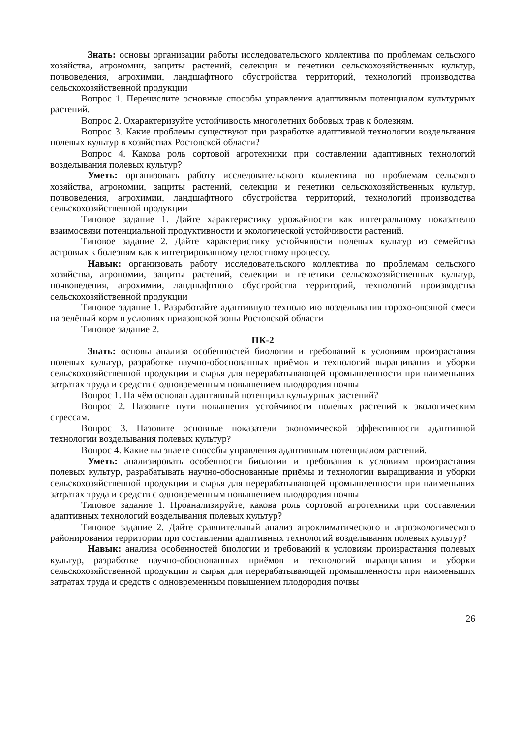Знать: основы организации работы исследовательского коллектива по проблемам сельского хозяйства, агрономии, защиты растений, селекции и генетики сельскохозяйственных культур, почвоведения, агрохимии, ландшафтного обустройства территорий, технологий производства сельскохозяйственной продукции
Вопрос 1. Перечислите основные способы управления адаптивным потенциалом культурных растений.
Вопрос 2. Охарактеризуйте устойчивость многолетних бобовых трав к болезням.
Вопрос 3. Какие проблемы существуют при разработке адаптивной технологии возделывания полевых культур в хозяйствах Ростовской области?
Вопрос 4. Какова роль сортовой агротехники при составлении адаптивных технологий возделывания полевых культур?
Уметь: организовать работу исследовательского коллектива по проблемам сельского хозяйства, агрономии, защиты растений, селекции и генетики сельскохозяйственных культур, почвоведения, агрохимии, ландшафтного обустройства территорий, технологий производства сельскохозяйственной продукции
Типовое задание 1. Дайте характеристику урожайности как интегральному показателю взаимосвязи потенциальной продуктивности и экологической устойчивости растений.
Типовое задание 2. Дайте характеристику устойчивости полевых культур из семейства астровых к болезням как к интегрированному целостному процессу.
Навык: организовать работу исследовательского коллектива по проблемам сельского хозяйства, агрономии, защиты растений, селекции и генетики сельскохозяйственных культур, почвоведения, агрохимии, ландшафтного обустройства территорий, технологий производства сельскохозяйственной продукции
Типовое задание 1. Разработайте адаптивную технологию возделывания горохо-овсяной смеси на зелёный корм в условиях приазовской зоны Ростовской области
Типовое задание 2.
ПК-2
Знать: основы анализа особенностей биологии и требований к условиям произрастания полевых культур, разработке научно-обоснованных приёмов и технологий выращивания и уборки сельскохозяйственной продукции и сырья для перерабатывающей промышленности при наименьших затратах труда и средств с одновременным повышением плодородия почвы
Вопрос 1. На чём основан адаптивный потенциал культурных растений?
Вопрос 2. Назовите пути повышения устойчивости полевых растений к экологическим стрессам.
Вопрос 3. Назовите основные показатели экономической эффективности адаптивной технологии возделывания полевых культур?
Вопрос 4. Какие вы знаете способы управления адаптивным потенциалом растений.
Уметь: анализировать особенности биологии и требования к условиям произрастания полевых культур, разрабатывать научно-обоснованные приёмы и технологии выращивания и уборки сельскохозяйственной продукции и сырья для перерабатывающей промышленности при наименьших затратах труда и средств с одновременным повышением плодородия почвы
Типовое задание 1. Проанализируйте, какова роль сортовой агротехники при составлении адаптивных технологий возделывания полевых культур?
Типовое задание 2. Дайте сравнительный анализ агроклиматического и агроэкологического районирования территории при составлении адаптивных технологий возделывания полевых культур?
Навык: анализа особенностей биологии и требований к условиям произрастания полевых культур, разработке научно-обоснованных приёмов и технологий выращивания и уборки сельскохозяйственной продукции и сырья для перерабатывающей промышленности при наименьших затратах труда и средств с одновременным повышением плодородия почвы
26